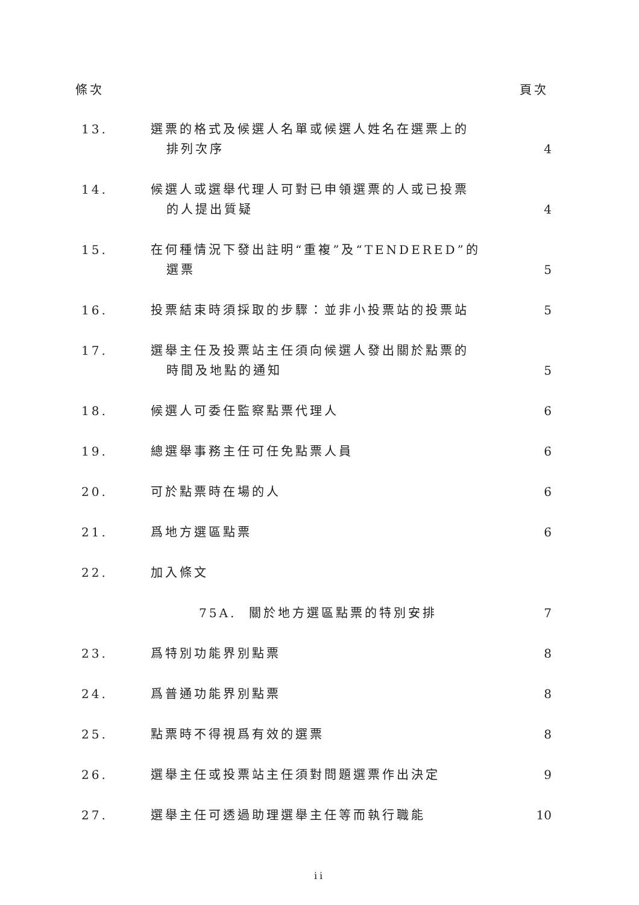條次 頁次
| 13. | 選票的格式及候選人名單或候選人姓名在選票上的 排列次序 | 4 |
| 14. | 候選人或選舉代理人可對已申領選票的人或已投票 的人提出質疑 | 4 |
| 15. | 在何種情況下發出註明“重複”及“TENDERED”的 選票 | 5 |
| 16. | 投票結束時須採取的步驟：並非小投票站的投票站 | 5 |
| 17. | 選舉主任及投票站主任須向候選人發出關於點票的 時間及地點的通知 | 5 |
| 18. | 候選人可委任監察點票代理人 | 6 |
| 19. | 總選舉事務主任可任免點票人員 | 6 |
| 20. | 可於點票時在場的人 | 6 |
| 21. | 爲地方選區點票 | 6 |
| 22. | 加入條文 | |
| | 75A. 關於地方選區點票的特別安排 | 7 |
| 23. | 爲特別功能界別點票 | 8 |
| 24. | 爲普通功能界別點票 | 8 |
| 25. | 點票時不得視爲有效的選票 | 8 |
| 26. | 選舉主任或投票站主任須對問題選票作出決定 | 9 |
| 27. | 選舉主任可透過助理選舉主任等而執行職能 | 10 |
ii